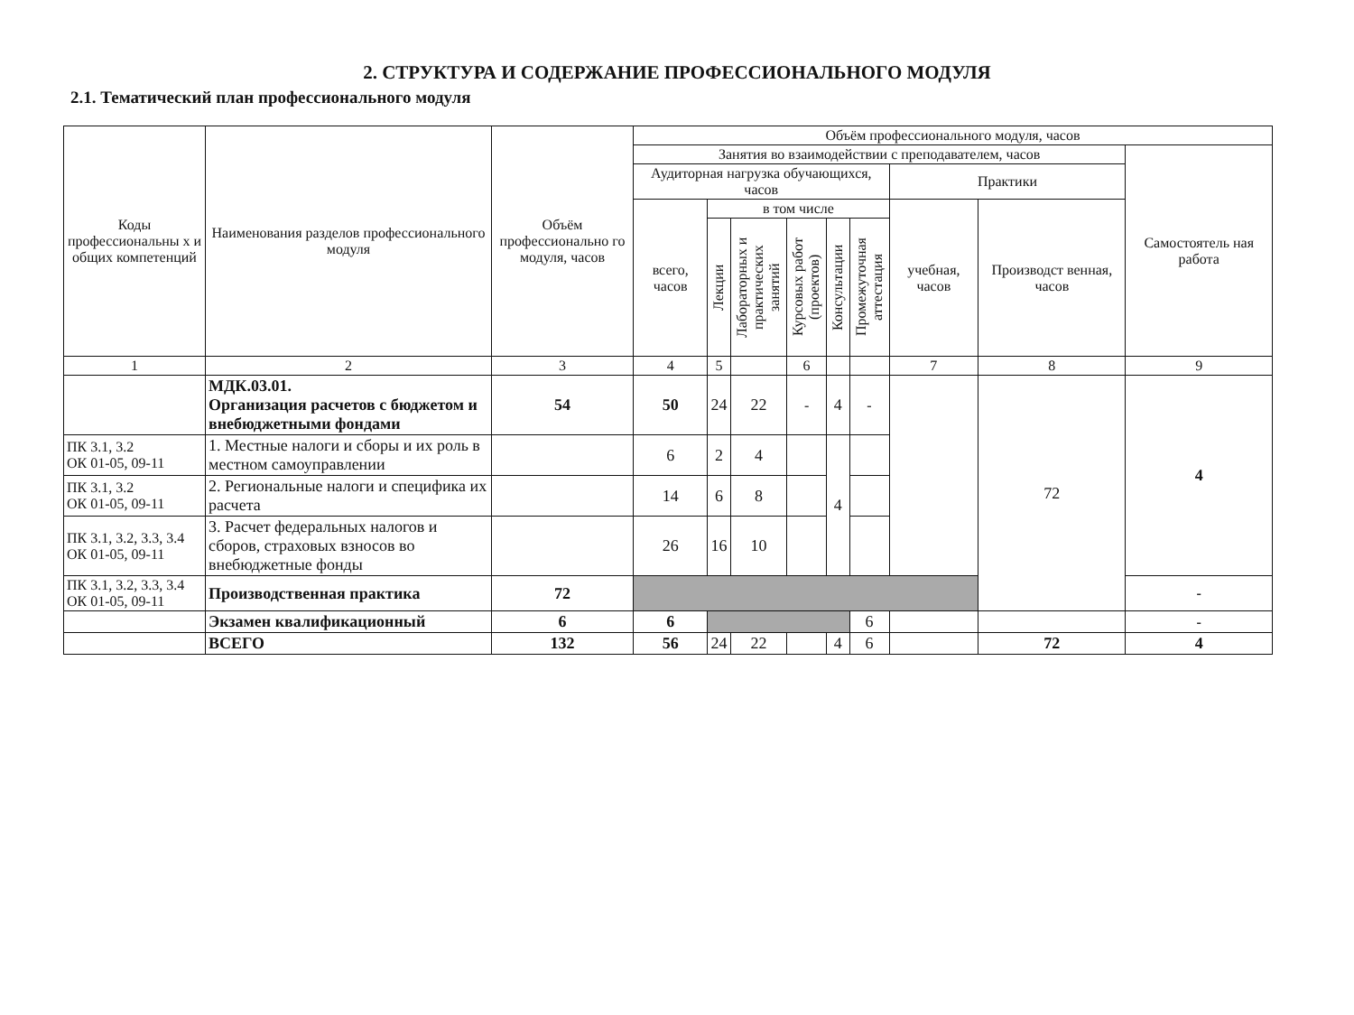2. СТРУКТУРА И СОДЕРЖАНИЕ ПРОФЕССИОНАЛЬНОГО МОДУЛЯ
2.1. Тематический план профессионального модуля
| Коды профессиональны х и общих компетенций | Наименования разделов профессионального модуля | Объём профессионально го модуля, часов | Объём профессионального модуля, часов | | | | | | | | |
| --- | --- | --- | --- | --- | --- | --- | --- | --- | --- | --- | --- |
| | | | Занятия во взаимодействии с преподавателем, часов | | | | | | | | Самостоятель ная работа |
| | | | Аудиторная нагрузка обучающихся, часов | | | | | | Практики | | |
| | | | всего, часов | в том числе | | | | | учебная, часов | Производст венная, часов | |
| | | | | Лекции | Лабораторных и практических занятий | Курсовых работ (проектов) | Консультации | Промежуточная аттестация | | | |
| 1 | 2 | 3 | 4 | 5 | | 6 | | | 7 | 8 | 9 |
| | МДК.03.01. Организация расчетов с бюджетом и внебюджетными фондами | 54 | 50 | 24 | 22 | - | 4 | - | | 72 | 4 |
| ПК 3.1, 3.2 ОК 01-05, 09-11 | 1. Местные налоги и сборы и их роль в местном самоуправлении | | 6 | 2 | 4 | | 4 | | | | |
| ПК 3.1, 3.2 ОК 01-05, 09-11 | 2. Региональные налоги и специфика их расчета | | 14 | 6 | 8 | | | | | | |
| ПК 3.1, 3.2, 3.3, 3.4 ОК 01-05, 09-11 | 3. Расчет федеральных налогов и сборов, страховых взносов во внебюджетные фонды | | 26 | 16 | 10 | | | | | | |
| ПК 3.1, 3.2, 3.3, 3.4 ОК 01-05, 09-11 | Производственная практика | 72 | | | | | | | | | - |
| | Экзамен квалификационный | 6 | 6 | | | | | 6 | | | - |
| | ВСЕГО | 132 | 56 | 24 | 22 | | 4 | 6 | | 72 | 4 |